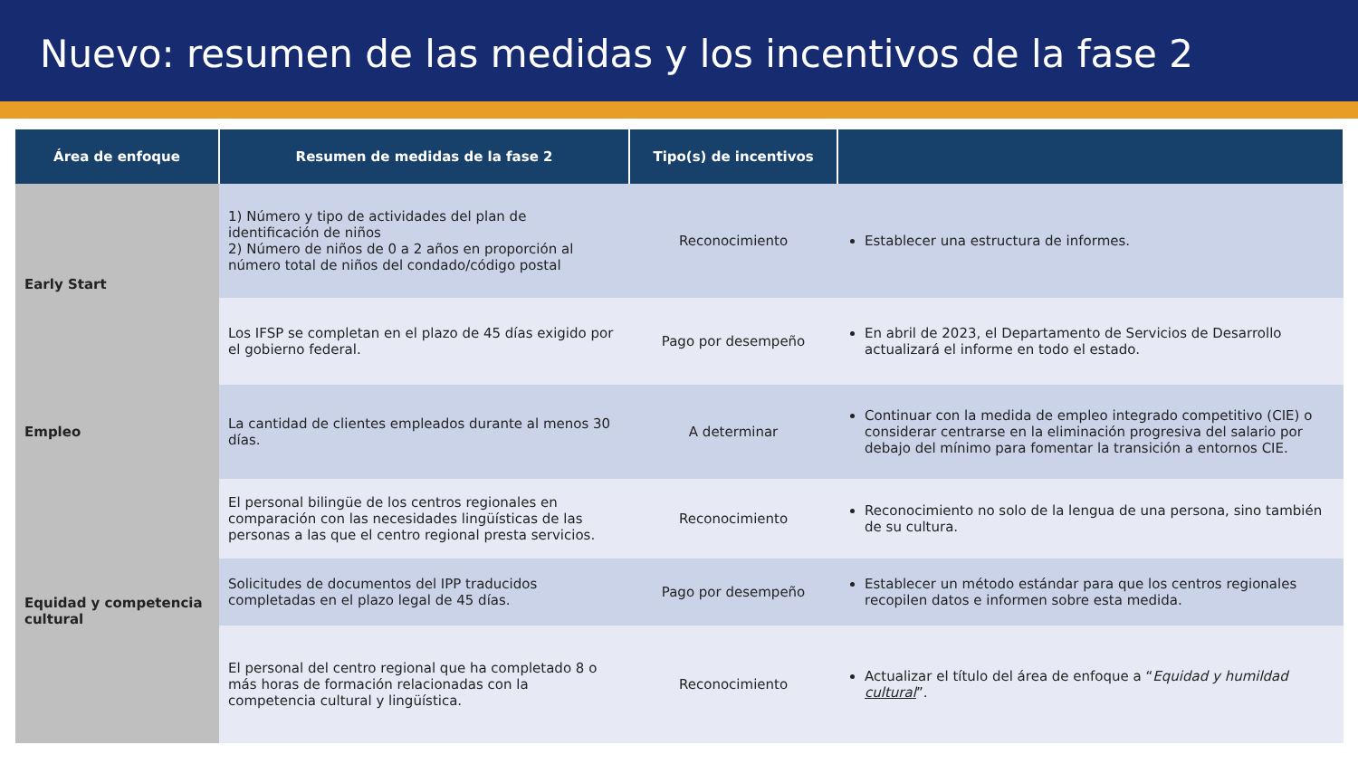Nuevo: resumen de las medidas y los incentivos de la fase 2
| Área de enfoque | Resumen de medidas de la fase 2 | Tipo(s) de incentivos | |
| --- | --- | --- | --- |
| Early Start | 1) Número y tipo de actividades del plan de identificación de niños 2) Número de niños de 0 a 2 años en proporción al número total de niños del condado/código postal | Reconocimiento | Establecer una estructura de informes. |
| | Los IFSP se completan en el plazo de 45 días exigido por el gobierno federal. | Pago por desempeño | En abril de 2023, el Departamento de Servicios de Desarrollo actualizará el informe en todo el estado. |
| Empleo | La cantidad de clientes empleados durante al menos 30 días. | A determinar | Continuar con la medida de empleo integrado competitivo (CIE) o considerar centrarse en la eliminación progresiva del salario por debajo del mínimo para fomentar la transición a entornos CIE. |
| Equidad y competencia cultural | El personal bilingüe de los centros regionales en comparación con las necesidades lingüísticas de las personas a las que el centro regional presta servicios. | Reconocimiento | Reconocimiento no solo de la lengua de una persona, sino también de su cultura. |
| | Solicitudes de documentos del IPP traducidos completadas en el plazo legal de 45 días. | Pago por desempeño | Establecer un método estándar para que los centros regionales recopilen datos e informen sobre esta medida. |
| | El personal del centro regional que ha completado 8 o más horas de formación relacionadas con la competencia cultural y lingüística. | Reconocimiento | Actualizar el título del área de enfoque a “ Equidad y humildad cultural ”. |